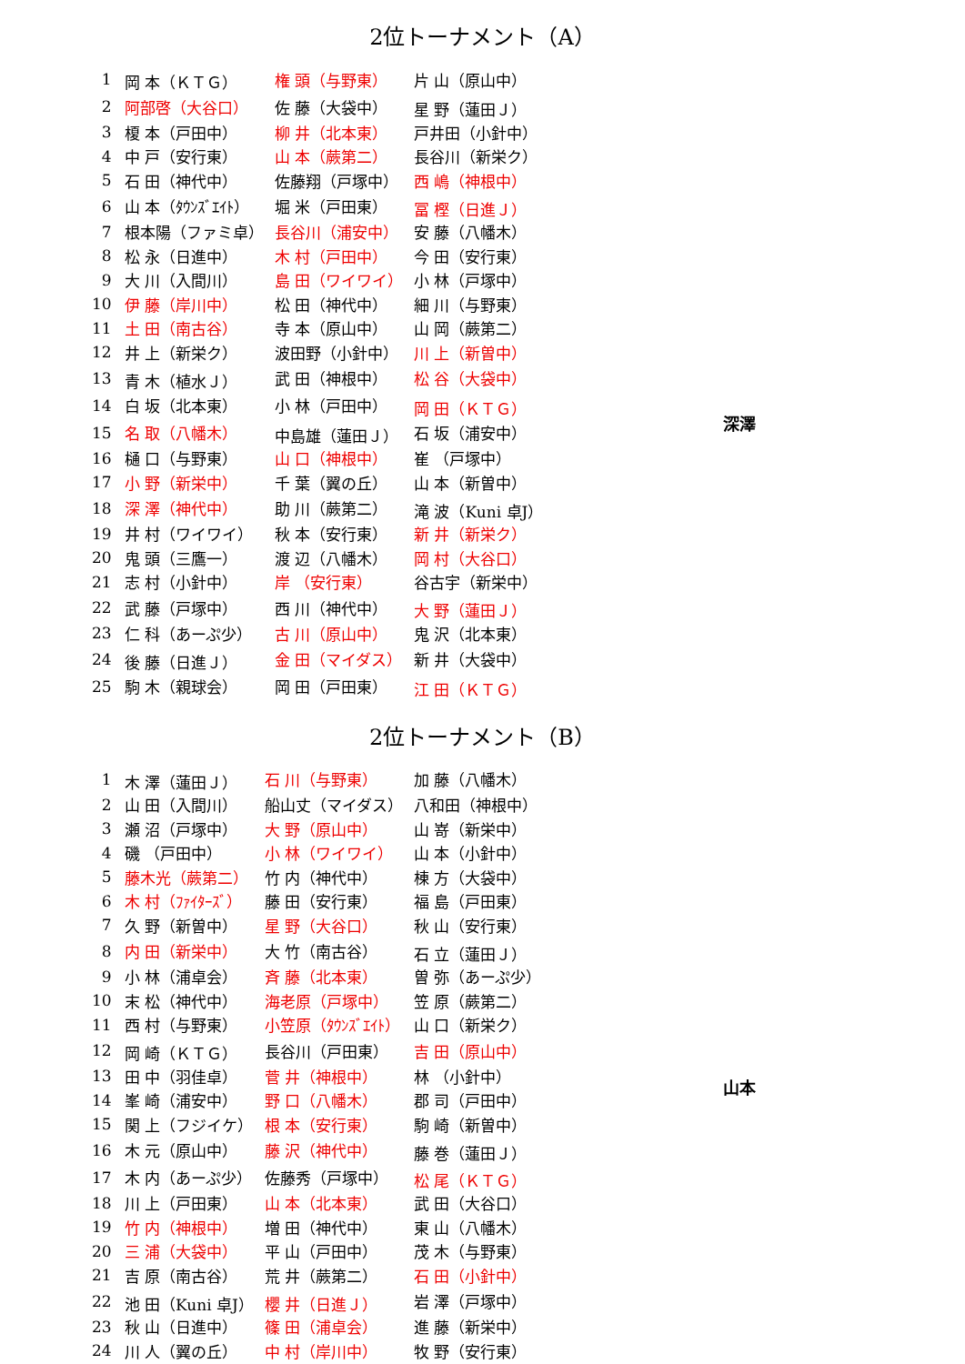2位トーナメント（A）
深澤
| 1 | 岡 本（ＫＴＧ） | 権 頭（与野東） | 片 山（原山中） |
| 2 | 阿部啓（大谷口） | 佐 藤（大袋中） | 星 野（蓮田Ｊ） |
| 3 | 榎 本（戸田中） | 柳 井（北本東） | 戸井田（小針中） |
| 4 | 中 戸（安行東） | 山 本（蕨第二） | 長谷川（新栄ク） |
| 5 | 石 田（神代中） | 佐藤翔（戸塚中） | 西 嶋（神根中） |
| 6 | 山 本（ﾀｳﾝｽﾞｴｲﾄ） | 堀 米（戸田東） | 冨 樫（日進Ｊ） |
| 7 | 根本陽（ファミ卓） | 長谷川（浦安中） | 安 藤（八幡木） |
| 8 | 松 永（日進中） | 木 村（戸田中） | 今 田（安行東） |
| 9 | 大 川（入間川） | 島 田（ワイワイ） | 小 林（戸塚中） |
| 10 | 伊 藤（岸川中） | 松 田（神代中） | 細 川（与野東） |
| 11 | 土 田（南古谷） | 寺 本（原山中） | 山 岡（蕨第二） |
| 12 | 井 上（新栄ク） | 波田野（小針中） | 川 上（新曽中） |
| 13 | 青 木（植水Ｊ） | 武 田（神根中） | 松 谷（大袋中） |
| 14 | 白 坂（北本東） | 小 林（戸田中） | 岡 田（ＫＴＧ） |
| 15 | 名 取（八幡木） | 中島雄（蓮田Ｊ） | 石 坂（浦安中） |
| 16 | 樋 口（与野東） | 山 口（神根中） | 崔 （戸塚中） |
| 17 | 小 野（新栄中） | 千 葉（翼の丘） | 山 本（新曽中） |
| 18 | 深 澤（神代中） | 助 川（蕨第二） | 滝 波（Kuni 卓J） |
| 19 | 井 村（ワイワイ） | 秋 本（安行東） | 新 井（新栄ク） |
| 20 | 鬼 頭（三鷹一） | 渡 辺（八幡木） | 岡 村（大谷口） |
| 21 | 志 村（小針中） | 岸 （安行東） | 谷古宇（新栄中） |
| 22 | 武 藤（戸塚中） | 西 川（神代中） | 大 野（蓮田Ｊ） |
| 23 | 仁 科（あーぷ少） | 古 川（原山中） | 鬼 沢（北本東） |
| 24 | 後 藤（日進Ｊ） | 金 田（マイダス） | 新 井（大袋中） |
| 25 | 駒 木（親球会） | 岡 田（戸田東） | 江 田（ＫＴＧ） |
2位トーナメント（B）
山本
| 1 | 木 澤（蓮田Ｊ） | 石 川（与野東） | 加 藤（八幡木） |
| 2 | 山 田（入間川） | 船山丈（マイダス） | 八和田（神根中） |
| 3 | 瀬 沼（戸塚中） | 大 野（原山中） | 山 嵜（新栄中） |
| 4 | 磯 （戸田中） | 小 林（ワイワイ） | 山 本（小針中） |
| 5 | 藤木光（蕨第二） | 竹 内（神代中） | 棟 方（大袋中） |
| 6 | 木 村（ﾌｧｲﾀｰｽﾞ） | 藤 田（安行東） | 福 島（戸田東） |
| 7 | 久 野（新曽中） | 星 野（大谷口） | 秋 山（安行東） |
| 8 | 内 田（新栄中） | 大 竹（南古谷） | 石 立（蓮田Ｊ） |
| 9 | 小 林（浦卓会） | 斉 藤（北本東） | 曽 弥（あーぷ少） |
| 10 | 末 松（神代中） | 海老原（戸塚中） | 笠 原（蕨第二） |
| 11 | 西 村（与野東） | 小笠原（ﾀｳﾝｽﾞｴｲﾄ） | 山 口（新栄ク） |
| 12 | 岡 崎（ＫＴＧ） | 長谷川（戸田東） | 吉 田（原山中） |
| 13 | 田 中（羽佳卓） | 菅 井（神根中） | 林 （小針中） |
| 14 | 峯 崎（浦安中） | 野 口（八幡木） | 郡 司（戸田中） |
| 15 | 関 上（フジイケ） | 根 本（安行東） | 駒 崎（新曽中） |
| 16 | 木 元（原山中） | 藤 沢（神代中） | 藤 巻（蓮田Ｊ） |
| 17 | 木 内（あーぷ少） | 佐藤秀（戸塚中） | 松 尾（ＫＴＧ） |
| 18 | 川 上（戸田東） | 山 本（北本東） | 武 田（大谷口） |
| 19 | 竹 内（神根中） | 増 田（神代中） | 東 山（八幡木） |
| 20 | 三 浦（大袋中） | 平 山（戸田中） | 茂 木（与野東） |
| 21 | 吉 原（南古谷） | 荒 井（蕨第二） | 石 田（小針中） |
| 22 | 池 田（Kuni 卓J） | 櫻 井（日進Ｊ） | 岩 澤（戸塚中） |
| 23 | 秋 山（日進中） | 篠 田（浦卓会） | 進 藤（新栄中） |
| 24 | 川 人（翼の丘） | 中 村（岸川中） | 牧 野（安行東） |